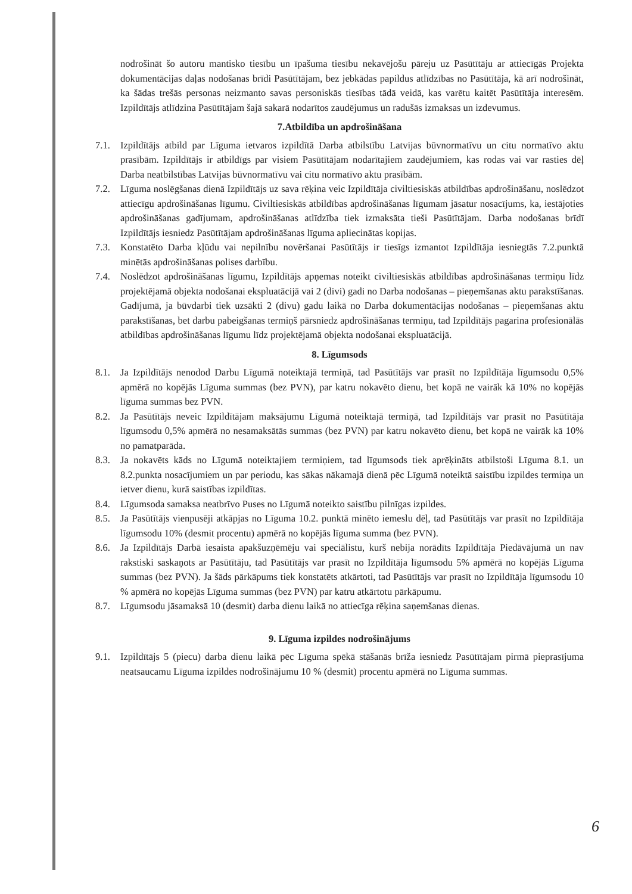nodrošināt šo autoru mantisko tiesību un īpašuma tiesību nekavējošu pāreju uz Pasūtītāju ar attiecīgās Projekta dokumentācijas daļas nodošanas brīdi Pasūtītājam, bez jebkādas papildus atlīdzības no Pasūtītāja, kā arī nodrošināt, ka šādas trešās personas neizmanto savas personiskās tiesības tādā veidā, kas varētu kaitēt Pasūtītāja interesēm. Izpildītājs atlīdzina Pasūtītājam šajā sakarā nodarītos zaudējumus un radušās izmaksas un izdevumus.
7.Atbildība un apdrošināšana
7.1. Izpildītājs atbild par Līguma ietvaros izpildītā Darba atbilstību Latvijas būvnormatīvu un citu normatīvo aktu prasībām. Izpildītājs ir atbildīgs par visiem Pasūtītājam nodarītajiem zaudējumiem, kas rodas vai var rasties dēļ Darba neatbilstības Latvijas būvnormatīvu vai citu normatīvo aktu prasībām.
7.2. Līguma noslēgšanas dienā Izpildītājs uz sava rēķina veic Izpildītāja civiltiesiskās atbildības apdrošināšanu, noslēdzot attiecīgu apdrošināšanas līgumu. Civiltiesiskās atbildības apdrošināšanas līgumam jāsatur nosacījums, ka, iestājoties apdrošināšanas gadījumam, apdrošināšanas atlīdzība tiek izmaksāta tieši Pasūtītājam. Darba nodošanas brīdī Izpildītājs iesniedz Pasūtītājam apdrošināšanas līguma apliecinātas kopijas.
7.3. Konstatēto Darba kļūdu vai nepilnību novēršanai Pasūtītājs ir tiesīgs izmantot Izpildītāja iesniegtās 7.2.punktā minētās apdrošināšanas polises darbību.
7.4. Noslēdzot apdrošināšanas līgumu, Izpildītājs apņemas noteikt civiltiesiskās atbildības apdrošināšanas termiņu līdz projektējamā objekta nodošanai ekspluatācijā vai 2 (divi) gadi no Darba nodošanas – pieņemšanas aktu parakstīšanas. Gadījumā, ja būvdarbi tiek uzsākti 2 (divu) gadu laikā no Darba dokumentācijas nodošanas – pieņemšanas aktu parakstīšanas, bet darbu pabeigšanas termiņš pārsniedz apdrošināšanas termiņu, tad Izpildītājs pagarina profesionālās atbildības apdrošināšanas līgumu līdz projektējamā objekta nodošanai ekspluatācijā.
8. Līgumsods
8.1. Ja Izpildītājs nenodod Darbu Līgumā noteiktajā termiņā, tad Pasūtītājs var prasīt no Izpildītāja līgumsodu 0,5% apmērā no kopējās Līguma summas (bez PVN), par katru nokavēto dienu, bet kopā ne vairāk kā 10% no kopējās līguma summas bez PVN.
8.2. Ja Pasūtītājs neveic Izpildītājam maksājumu Līgumā noteiktajā termiņā, tad Izpildītājs var prasīt no Pasūtītāja līgumsodu 0,5% apmērā no nesamaksātās summas (bez PVN) par katru nokavēto dienu, bet kopā ne vairāk kā 10% no pamatparāda.
8.3. Ja nokavēts kāds no Līgumā noteiktajiem termiņiem, tad līgumsods tiek aprēķināts atbilstoši Līguma 8.1. un 8.2.punkta nosacījumiem un par periodu, kas sākas nākamajā dienā pēc Līgumā noteiktā saistību izpildes termiņa un ietver dienu, kurā saistības izpildītas.
8.4. Līgumsoda samaksa neatbrīvo Puses no Līgumā noteikto saistību pilnīgas izpildes.
8.5. Ja Pasūtītājs vienpusēji atkāpjas no Līguma 10.2. punktā minēto iemeslu dēļ, tad Pasūtītājs var prasīt no Izpildītāja līgumsodu 10% (desmit procentu) apmērā no kopējās līguma summa (bez PVN).
8.6. Ja Izpildītājs Darbā iesaista apakšuzņēmēju vai speciālistu, kurš nebija norādīts Izpildītāja Piedāvājumā un nav rakstiski saskaņots ar Pasūtītāju, tad Pasūtītājs var prasīt no Izpildītāja līgumsodu 5% apmērā no kopējās Līguma summas (bez PVN). Ja šāds pārkāpums tiek konstatēts atkārtoti, tad Pasūtītājs var prasīt no Izpildītāja līgumsodu 10 % apmērā no kopējās Līguma summas (bez PVN) par katru atkārtotu pārkāpumu.
8.7. Līgumsodu jāsamaksā 10 (desmit) darba dienu laikā no attiecīga rēķina saņemšanas dienas.
9. Līguma izpildes nodrošinājums
9.1. Izpildītājs 5 (piecu) darba dienu laikā pēc Līguma spēkā stāšanās brīža iesniedz Pasūtītājam pirmā pieprasījuma neatsaucamu Līguma izpildes nodrošinājumu 10 % (desmit) procentu apmērā no Līguma summas.
6